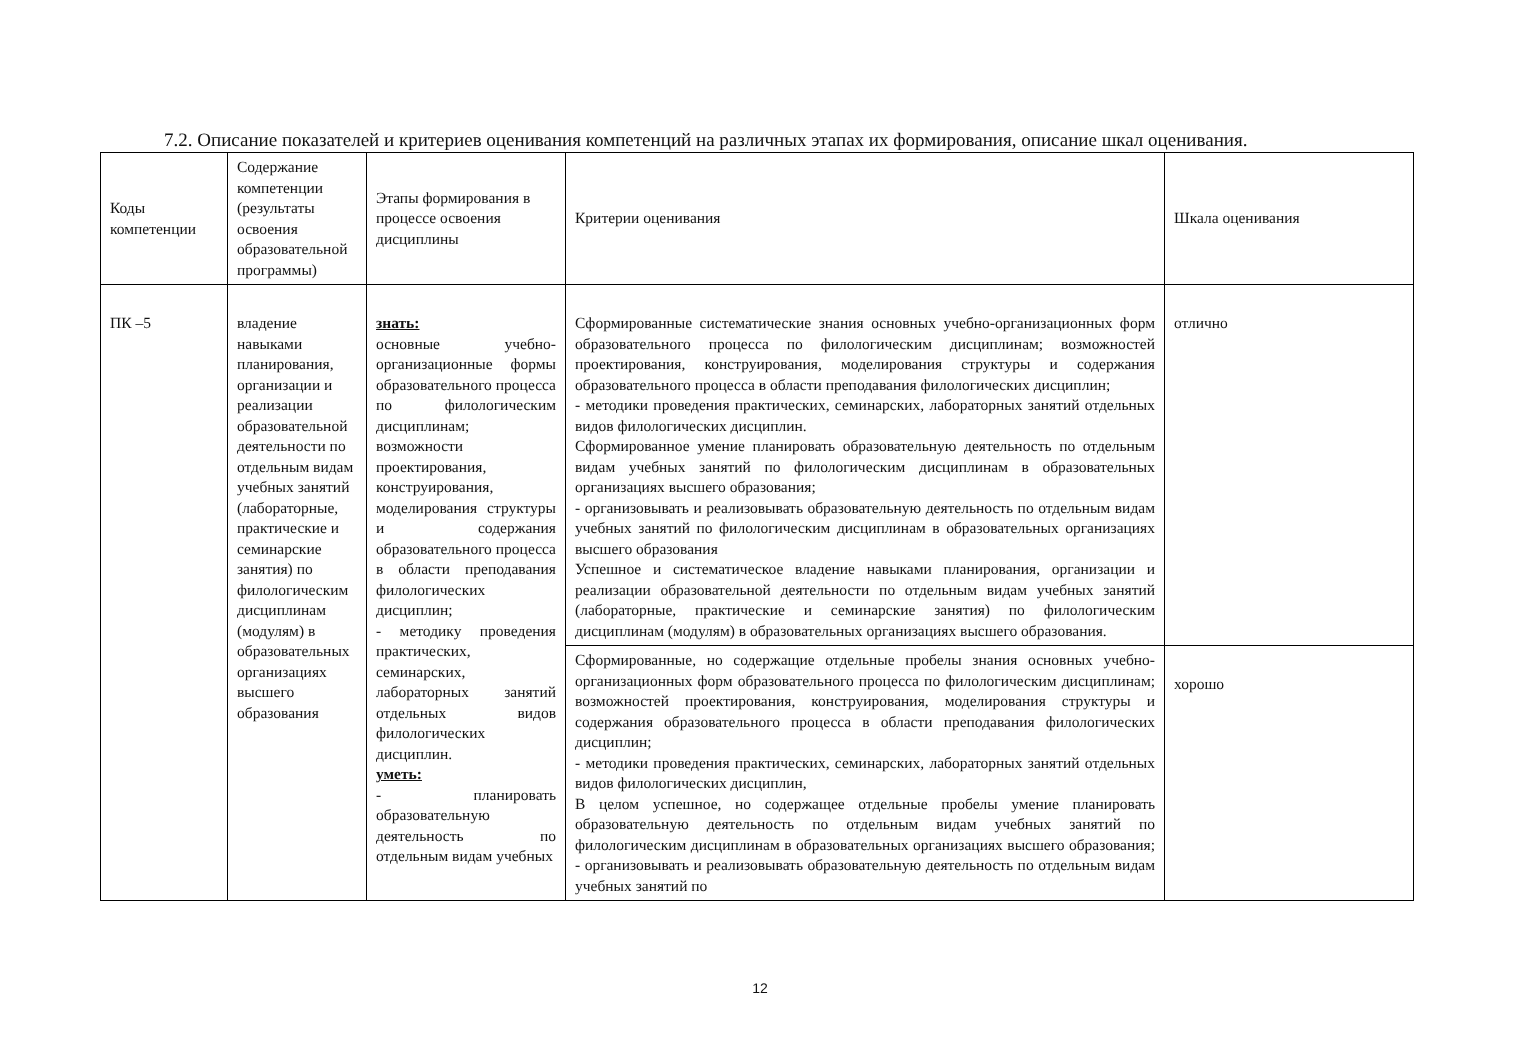7.2. Описание показателей и критериев оценивания компетенций на различных этапах их формирования, описание шкал оценивания.
| Коды компетенции | Содержание компетенции (результаты освоения образовательной программы) | Этапы формирования в процессе освоения дисциплины | Критерии оценивания | Шкала оценивания |
| --- | --- | --- | --- | --- |
| ПК –5 | владение навыками планирования, организации и реализации образовательной деятельности по отдельным видам учебных занятий (лабораторные, практические и семинарские занятия) по филологическим дисциплинам (модулям) в образовательных организациях высшего образования | знать: основные учебно-организационные формы образовательного процесса по филологическим дисциплинам; возможности проектирования, конструирования, моделирования структуры и содержания образовательного процесса в области преподавания филологических дисциплин; - методику проведения практических, семинарских, лабораторных занятий отдельных видов филологических дисциплин. уметь: - планировать образовательную деятельность по отдельным видам учебных | Сформированные систематические знания основных учебно-организационных форм образовательного процесса по филологическим дисциплинам; возможностей проектирования, конструирования, моделирования структуры и содержания образовательного процесса в области преподавания филологических дисциплин; - методики проведения практических, семинарских, лабораторных занятий отдельных видов филологических дисциплин. Сформированное умение планировать образовательную деятельность по отдельным видам учебных занятий по филологическим дисциплинам в образовательных организациях высшего образования; - организовывать и реализовывать образовательную деятельность по отдельным видам учебных занятий по филологическим дисциплинам в образовательных организациях высшего образования Успешное и систематическое владение навыками планирования, организации и реализации образовательной деятельности по отдельным видам учебных занятий (лабораторные, практические и семинарские занятия) по филологическим дисциплинам (модулям) в образовательных организациях высшего образования. | отлично |
| | | | Сформированные, но содержащие отдельные пробелы знания основных учебно-организационных форм образовательного процесса по филологическим дисциплинам; возможностей проектирования, конструирования, моделирования структуры и содержания образовательного процесса в области преподавания филологических дисциплин; - методики проведения практических, семинарских, лабораторных занятий отдельных видов филологических дисциплин, В целом успешное, но содержащее отдельные пробелы умение планировать образовательную деятельность по отдельным видам учебных занятий по филологическим дисциплинам в образовательных организациях высшего образования; - организовывать и реализовывать образовательную деятельность по отдельным видам учебных занятий по | хорошо |
12